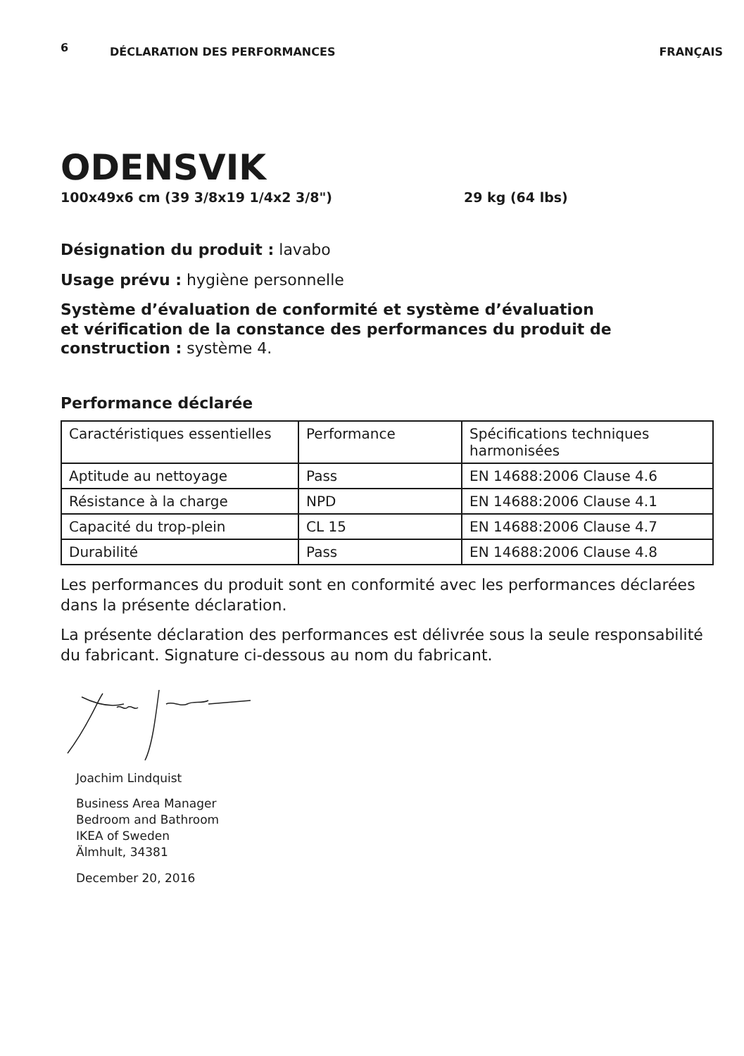6
DÉCLARATION DES PERFORMANCES FRANÇAIS
ODENSVIK
100x49x6 cm (39 3/8x19 1/4x2 3/8") 29 kg (64 lbs)
Désignation du produit : lavabo
Usage prévu : hygiène personnelle
Système d’évaluation de conformité et système d’évaluation
et vérification de la constance des performances du produit de
construction : système 4.
Performance déclarée
| Caractéristiques essentielles | Performance | Spécifications techniques harmonisées |
| Aptitude au nettoyage | Pass | EN 14688:2006 Clause 4.6 |
| Résistance à la charge | NPD | EN 14688:2006 Clause 4.1 |
| Capacité du trop-plein | CL 15 | EN 14688:2006 Clause 4.7 |
| Durabilité | Pass | EN 14688:2006 Clause 4.8 |
Les performances du produit sont en conformité avec les performances déclarées dans la présente déclaration.
La présente déclaration des performances est délivrée sous la seule responsabilité du fabricant. Signature ci-dessous au nom du fabricant.
Joachim Lindquist
Business Area Manager
Bedroom and Bathroom
IKEA of Sweden
Älmhult, 34381
December 20, 2016